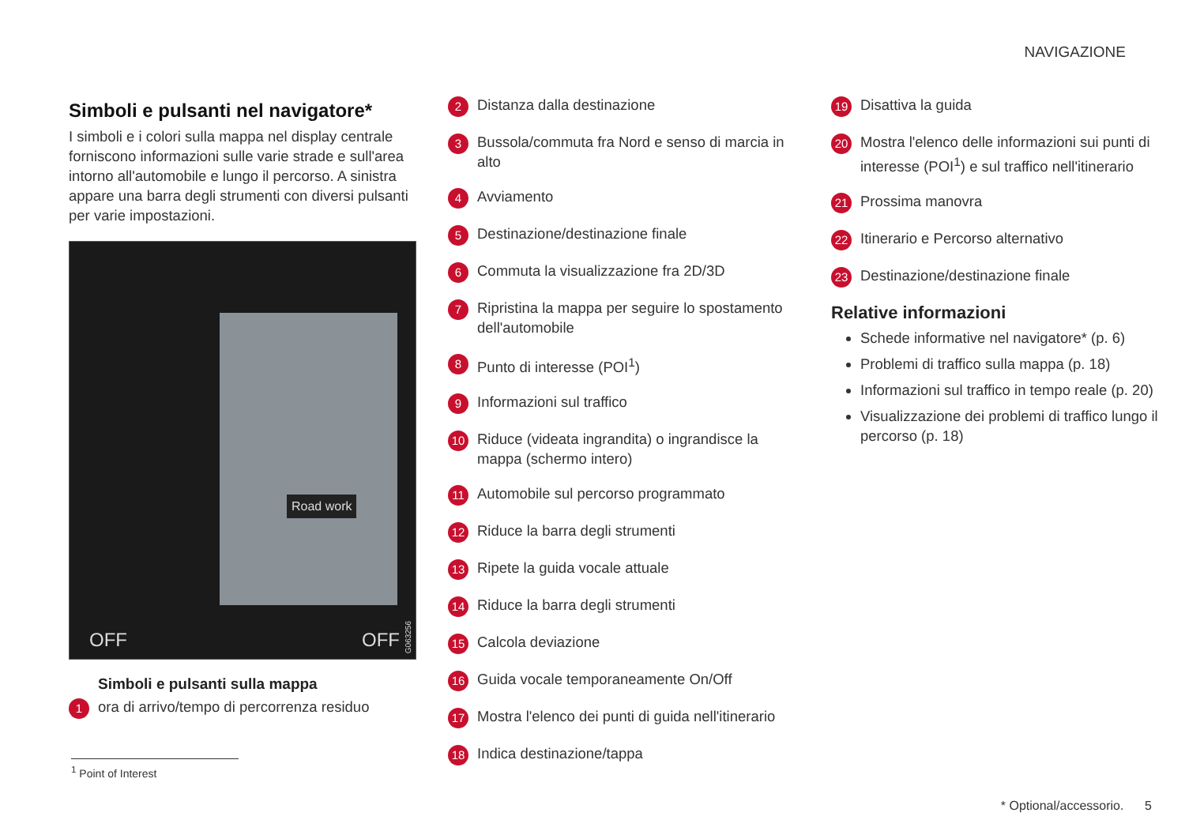NAVIGAZIONE
Simboli e pulsanti nel navigatore*
I simboli e i colori sulla mappa nel display centrale forniscono informazioni sulle varie strade e sull'area intorno all'automobile e lungo il percorso. A sinistra appare una barra degli strumenti con diversi pulsanti per varie impostazioni.
Road work
OFF OFF
G063256
Simboli e pulsanti sulla mappa
1 ora di arrivo/tempo di percorrenza residuo
2 Distanza dalla destinazione
3 Bussola/commuta fra Nord e senso di marcia in alto
4 Avviamento
5 Destinazione/destinazione finale
6 Commuta la visualizzazione fra 2D/3D
7 Ripristina la mappa per seguire lo spostamento dell'automobile
8 Punto di interesse (POI<sup>1</sup>)
9 Informazioni sul traffico
10 Riduce (videata ingrandita) o ingrandisce la mappa (schermo intero)
11 Automobile sul percorso programmato
12 Riduce la barra degli strumenti
13 Ripete la guida vocale attuale
14 Riduce la barra degli strumenti
15 Calcola deviazione
16 Guida vocale temporaneamente On/Off
17 Mostra l'elenco dei punti di guida nell'itinerario
18 Indica destinazione/tappa
19 Disattiva la guida
20 Mostra l'elenco delle informazioni sui punti di interesse (POI<sup>1</sup>) e sul traffico nell'itinerario
21 Prossima manovra
22 Itinerario e Percorso alternativo
23 Destinazione/destinazione finale
Relative informazioni
Schede informative nel navigatore* (p. 6)
Problemi di traffico sulla mappa (p. 18)
Informazioni sul traffico in tempo reale (p. 20)
Visualizzazione dei problemi di traffico lungo il percorso (p. 18)
<sup>1</sup> Point of Interest
* Optional/accessorio. 5